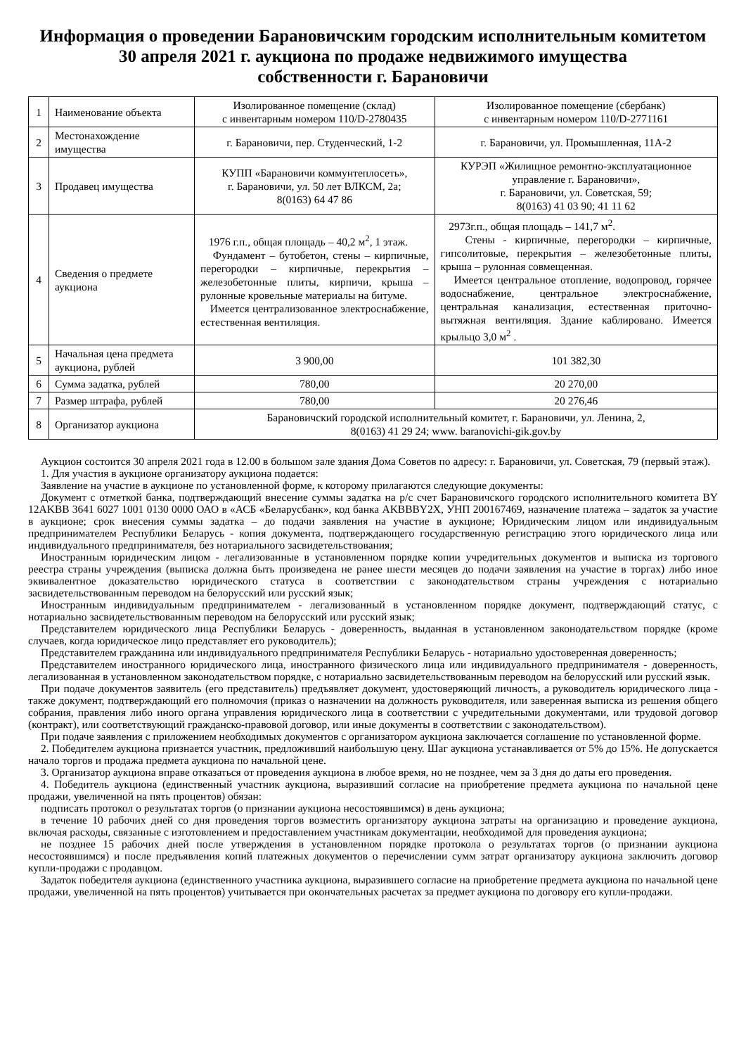Информация о проведении Барановичским городским исполнительным комитетом
30 апреля 2021 г. аукциона по продаже недвижимого имущества
собственности г. Барановичи
| 1 | Наименование объекта | Изолированное помещение (склад) с инвентарным номером 110/D-2780435 | Изолированное помещение (сбербанк) с инвентарным номером 110/D-2771161 |
| 2 | Местонахождение имущества | г. Барановичи, пер. Студенческий, 1-2 | г. Барановичи, ул. Промышленная, 11А-2 |
| 3 | Продавец имущества | КУПП «Барановичи коммунтеплосеть», г. Барановичи, ул. 50 лет ВЛКСМ, 2а; 8(0163) 64 47 86 | КУРЭП «Жилищное ремонтно-эксплуатационное управление г. Барановичи», г. Барановичи, ул. Советская, 59; 8(0163) 41 03 90; 41 11 62 |
| 4 | Сведения о предмете аукциона | 1976 г.п., общая площадь – 40,2 м<sup>2</sup>, 1 этаж. Фундамент – бутобетон, стены – кирпичные, перегородки – кирпичные, перекрытия – железобетонные плиты, кирпичи, крыша – рулонные кровельные материалы на битуме. Имеется централизованное электроснабжение, естественная вентиляция. | 2973г.п., общая площадь – 141,7 м<sup>2</sup>. Стены - кирпичные, перегородки – кирпичные, гипсолитовые, перекрытия – железобетонные плиты, крыша – рулонная совмещенная. Имеется центральное отопление, водопровод, горячее водоснабжение, центральное электроснабжение, центральная канализация, естественная приточно-вытяжная вентиляция. Здание каблировано. Имеется крыльцо 3,0 м<sup>2</sup> . |
| 5 | Начальная цена предмета аукциона, рублей | 3 900,00 | 101 382,30 |
| 6 | Сумма задатка, рублей | 780,00 | 20 270,00 |
| 7 | Размер штрафа, рублей | 780,00 | 20 276,46 |
| 8 | Организатор аукциона | Барановичский городской исполнительный комитет, г. Барановичи, ул. Ленина, 2, 8(0163) 41 29 24; www. baranovichi-gik.gov.by | |
Аукцион состоится 30 апреля 2021 года в 12.00 в большом зале здания Дома Советов по адресу: г. Барановичи, ул. Советская, 79 (первый этаж).
1. Для участия в аукционе организатору аукциона подается:
Заявление на участие в аукционе по установленной форме, к которому прилагаются следующие документы:
Документ с отметкой банка, подтверждающий внесение суммы задатка на р/с счет Барановичского городского исполнительного комитета BY 12AKBB 3641 6027 1001 0130 0000 ОАО в «АСБ «Беларусбанк», код банка AKBBBY2X, УНП 200167469, назначение платежа – задаток за участие в аукционе; срок внесения суммы задатка – до подачи заявления на участие в аукционе; Юридическим лицом или индивидуальным предпринимателем Республики Беларусь - копия документа, подтверждающего государственную регистрацию этого юридического лица или индивидуального предпринимателя, без нотариального засвидетельствования;
Иностранным юридическим лицом - легализованные в установленном порядке копии учредительных документов и выписка из торгового реестра страны учреждения (выписка должна быть произведена не ранее шести месяцев до подачи заявления на участие в торгах) либо иное эквивалентное доказательство юридического статуса в соответствии с законодательством страны учреждения с нотариально засвидетельствованным переводом на белорусский или русский язык;
Иностранным индивидуальным предпринимателем - легализованный в установленном порядке документ, подтверждающий статус, с нотариально засвидетельствованным переводом на белорусский или русский язык;
Представителем юридического лица Республики Беларусь - доверенность, выданная в установленном законодательством порядке (кроме случаев, когда юридическое лицо представляет его руководитель);
Представителем гражданина или индивидуального предпринимателя Республики Беларусь - нотариально удостоверенная доверенность;
Представителем иностранного юридического лица, иностранного физического лица или индивидуального предпринимателя - доверенность, легализованная в установленном законодательством порядке, с нотариально засвидетельствованным переводом на белорусский или русский язык.
При подаче документов заявитель (его представитель) предъявляет документ, удостоверяющий личность, а руководитель юридического лица - также документ, подтверждающий его полномочия (приказ о назначении на должность руководителя, или заверенная выписка из решения общего собрания, правления либо иного органа управления юридического лица в соответствии с учредительными документами, или трудовой договор (контракт), или соответствующий гражданско-правовой договор, или иные документы в соответствии с законодательством).
При подаче заявления с приложением необходимых документов с организатором аукциона заключается соглашение по установленной форме.
2. Победителем аукциона признается участник, предложивший наибольшую цену. Шаг аукциона устанавливается от 5% до 15%. Не допускается начало торгов и продажа предмета аукциона по начальной цене.
3. Организатор аукциона вправе отказаться от проведения аукциона в любое время, но не позднее, чем за 3 дня до даты его проведения.
4. Победитель аукциона (единственный участник аукциона, выразивший согласие на приобретение предмета аукциона по начальной цене продажи, увеличенной на пять процентов) обязан:
подписать протокол о результатах торгов (о признании аукциона несостоявшимся) в день аукциона;
в течение 10 рабочих дней со дня проведения торгов возместить организатору аукциона затраты на организацию и проведение аукциона, включая расходы, связанные с изготовлением и предоставлением участникам документации, необходимой для проведения аукциона;
не позднее 15 рабочих дней после утверждения в установленном порядке протокола о результатах торгов (о признании аукциона несостоявшимся) и после предъявления копий платежных документов о перечислении сумм затрат организатору аукциона заключить договор купли-продажи с продавцом.
Задаток победителя аукциона (единственного участника аукциона, выразившего согласие на приобретение предмета аукциона по начальной цене продажи, увеличенной на пять процентов) учитывается при окончательных расчетах за предмет аукциона по договору его купли-продажи.